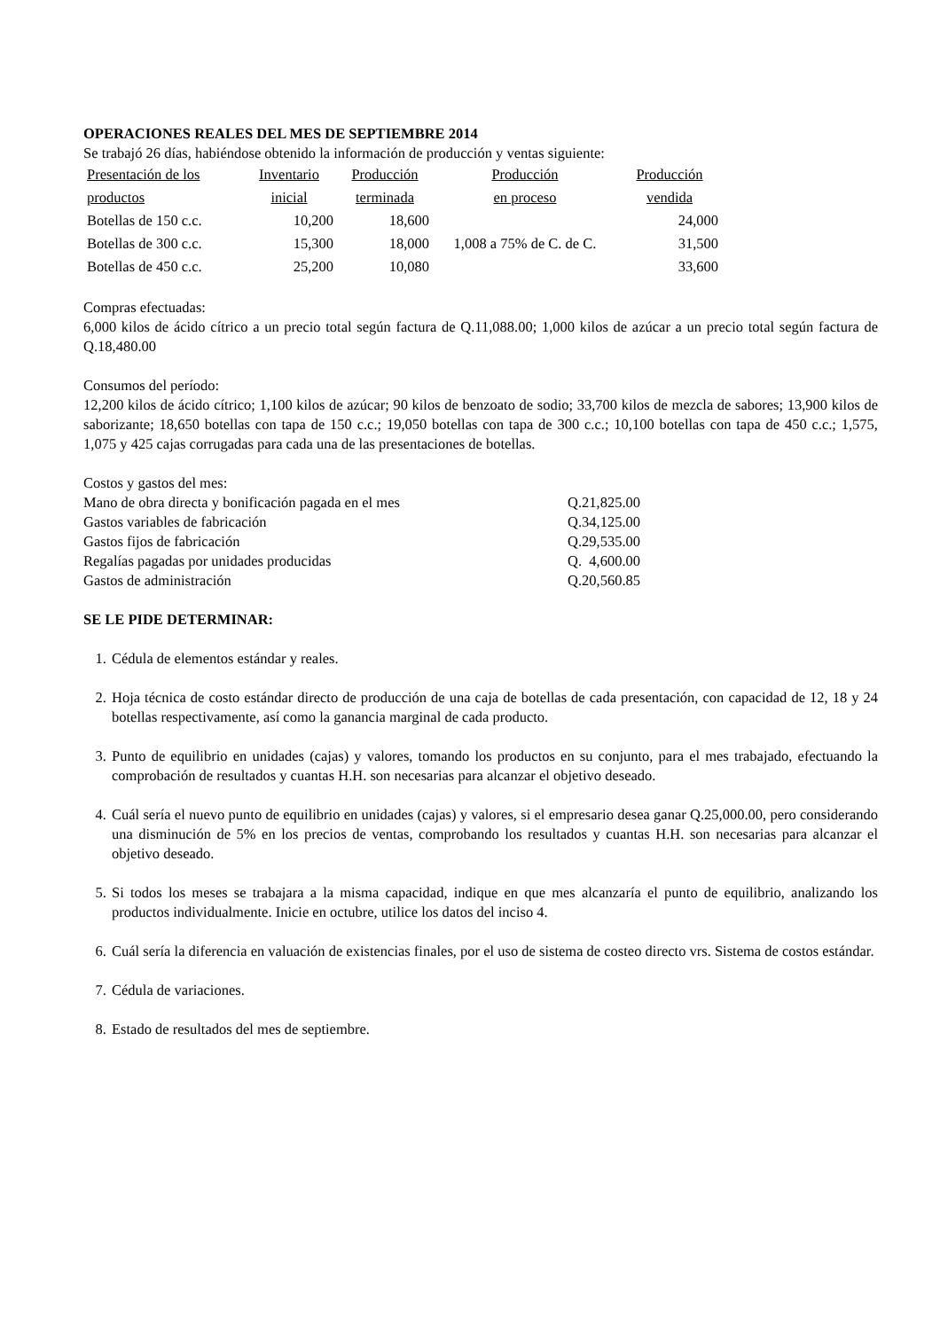OPERACIONES REALES DEL MES DE SEPTIEMBRE 2014
Se trabajó 26 días, habiéndose obtenido la información de producción y ventas siguiente:
| Presentación de los | Inventario | Producción | Producción | Producción |
| productos | inicial | terminada | en proceso | vendida |
| Botellas de 150 c.c. | 10,200 | 18,600 | | 24,000 |
| Botellas de 300 c.c. | 15,300 | 18,000 | 1,008 a 75% de C. de C. | 31,500 |
| Botellas de 450 c.c. | 25,200 | 10,080 | | 33,600 |
Compras efectuadas:
6,000 kilos de ácido cítrico a un precio total según factura de Q.11,088.00; 1,000 kilos de azúcar a un precio total según factura de Q.18,480.00
Consumos del período:
12,200 kilos de ácido cítrico; 1,100 kilos de azúcar; 90 kilos de benzoato de sodio; 33,700 kilos de mezcla de sabores; 13,900 kilos de saborizante; 18,650 botellas con tapa de 150 c.c.; 19,050 botellas con tapa de 300 c.c.; 10,100 botellas con tapa de 450 c.c.; 1,575, 1,075 y 425 cajas corrugadas para cada una de las presentaciones de botellas.
Costos y gastos del mes:
| Mano de obra directa y bonificación pagada en el mes | Q.21,825.00 |
| Gastos variables de fabricación | Q.34,125.00 |
| Gastos fijos de fabricación | Q.29,535.00 |
| Regalías pagadas por unidades producidas | Q. 4,600.00 |
| Gastos de administración | Q.20,560.85 |
SE LE PIDE DETERMINAR:
1. Cédula de elementos estándar y reales.
2. Hoja técnica de costo estándar directo de producción de una caja de botellas de cada presentación, con capacidad de 12, 18 y 24 botellas respectivamente, así como la ganancia marginal de cada producto.
3. Punto de equilibrio en unidades (cajas) y valores, tomando los productos en su conjunto, para el mes trabajado, efectuando la comprobación de resultados y cuantas H.H. son necesarias para alcanzar el objetivo deseado.
4. Cuál sería el nuevo punto de equilibrio en unidades (cajas) y valores, si el empresario desea ganar Q.25,000.00, pero considerando una disminución de 5% en los precios de ventas, comprobando los resultados y cuantas H.H. son necesarias para alcanzar el objetivo deseado.
5. Si todos los meses se trabajara a la misma capacidad, indique en que mes alcanzaría el punto de equilibrio, analizando los productos individualmente. Inicie en octubre, utilice los datos del inciso 4.
6. Cuál sería la diferencia en valuación de existencias finales, por el uso de sistema de costeo directo vrs. Sistema de costos estándar.
7. Cédula de variaciones.
8. Estado de resultados del mes de septiembre.